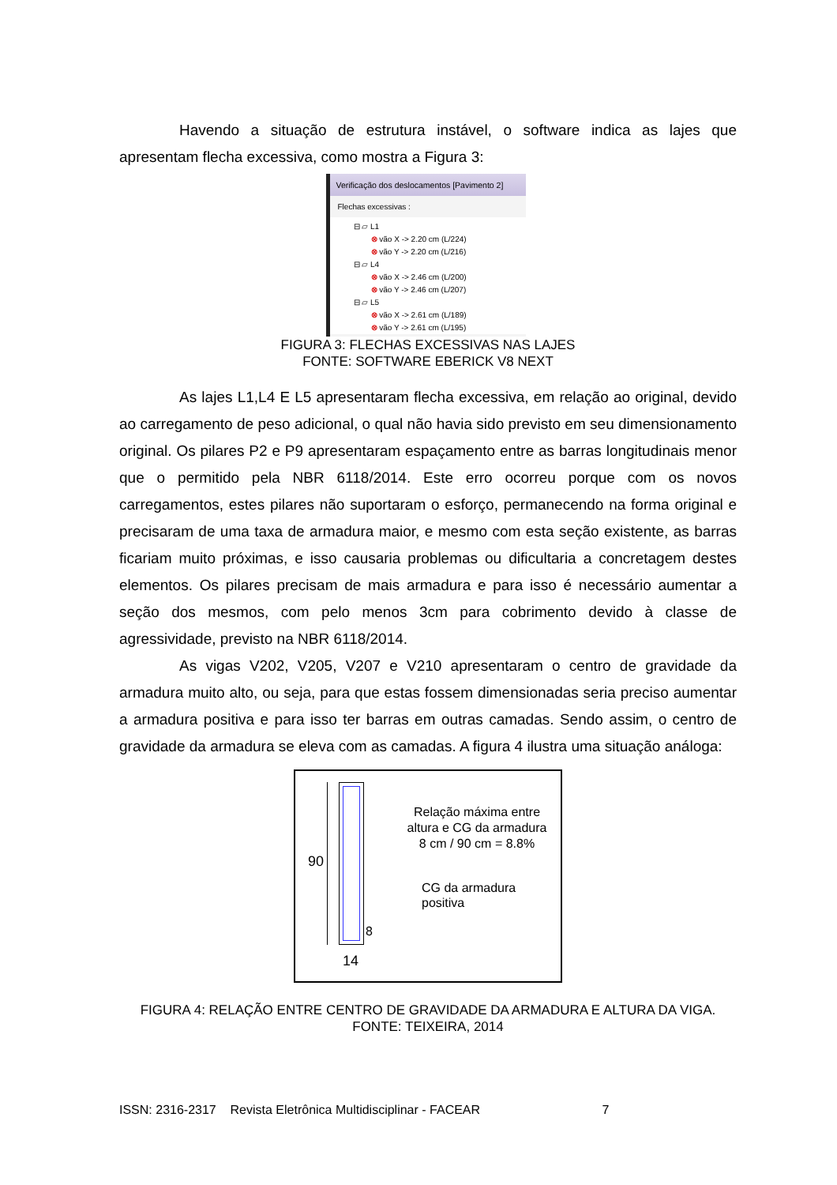Havendo a situação de estrutura instável, o software indica as lajes que apresentam flecha excessiva, como mostra a Figura 3:
Verificação dos deslocamentos [Pavimento 2]
Flechas excessivas :
⊟ ▱ L1
⊗ vão X -> 2.20 cm (L/224)
⊗ vão Y -> 2.20 cm (L/216)
⊟ ▱ L4
⊗ vão X -> 2.46 cm (L/200)
⊗ vão Y -> 2.46 cm (L/207)
⊟ ▱ L5
⊗ vão X -> 2.61 cm (L/189)
⊗ vão Y -> 2.61 cm (L/195)
FIGURA 3: FLECHAS EXCESSIVAS NAS LAJES
FONTE: SOFTWARE EBERICK V8 NEXT
As lajes L1,L4 E L5 apresentaram flecha excessiva, em relação ao original, devido ao carregamento de peso adicional, o qual não havia sido previsto em seu dimensionamento original. Os pilares P2 e P9 apresentaram espaçamento entre as barras longitudinais menor que o permitido pela NBR 6118/2014. Este erro ocorreu porque com os novos carregamentos, estes pilares não suportaram o esforço, permanecendo na forma original e precisaram de uma taxa de armadura maior, e mesmo com esta seção existente, as barras ficariam muito próximas, e isso causaria problemas ou dificultaria a concretagem destes elementos. Os pilares precisam de mais armadura e para isso é necessário aumentar a seção dos mesmos, com pelo menos 3cm para cobrimento devido à classe de agressividade, previsto na NBR 6118/2014.
As vigas V202, V205, V207 e V210 apresentaram o centro de gravidade da armadura muito alto, ou seja, para que estas fossem dimensionadas seria preciso aumentar a armadura positiva e para isso ter barras em outras camadas. Sendo assim, o centro de gravidade da armadura se eleva com as camadas. A figura 4 ilustra uma situação análoga:
90
8
14
Relação máxima entre altura e CG da armadura
8 cm / 90 cm = 8.8%
CG da armadura
positiva
FIGURA 4: RELAÇÃO ENTRE CENTRO DE GRAVIDADE DA ARMADURA E ALTURA DA VIGA.
FONTE: TEIXEIRA, 2014
ISSN: 2316-2317 Revista Eletrônica Multidisciplinar - FACEAR 7